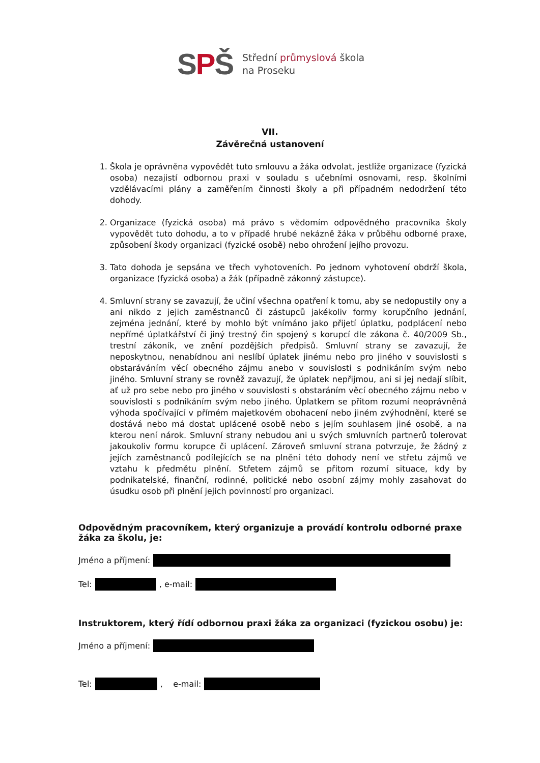SPŠ
Střední průmyslová škola
na Proseku
VII.
Závěrečná ustanovení
1. Škola je oprávněna vypovědět tuto smlouvu a žáka odvolat, jestliže organizace (fyzická osoba) nezajistí odbornou praxi v souladu s učebními osnovami, resp. školními vzdělávacími plány a zaměřením činnosti školy a při případném nedodržení této dohody.
2. Organizace (fyzická osoba) má právo s vědomím odpovědného pracovníka školy vypovědět tuto dohodu, a to v případě hrubé nekázně žáka v průběhu odborné praxe, způsobení škody organizaci (fyzické osobě) nebo ohrožení jejího provozu.
3. Tato dohoda je sepsána ve třech vyhotoveních. Po jednom vyhotovení obdrží škola, organizace (fyzická osoba) a žák (případně zákonný zástupce).
4. Smluvní strany se zavazují, že učiní všechna opatření k tomu, aby se nedopustily ony a ani nikdo z jejich zaměstnanců či zástupců jakékoliv formy korupčního jednání, zejména jednání, které by mohlo být vnímáno jako přijetí úplatku, podplácení nebo nepřímé úplatkářství či jiný trestný čin spojený s korupcí dle zákona č. 40/2009 Sb., trestní zákoník, ve znění pozdějších předpisů. Smluvní strany se zavazují, že neposkytnou, nenabídnou ani neslíbí úplatek jinému nebo pro jiného v souvislosti s obstaráváním věcí obecného zájmu anebo v souvislosti s podnikáním svým nebo jiného. Smluvní strany se rovněž zavazují, že úplatek nepřijmou, ani si jej nedají slíbit, ať už pro sebe nebo pro jiného v souvislosti s obstaráním věcí obecného zájmu nebo v souvislosti s podnikáním svým nebo jiného. Úplatkem se přitom rozumí neoprávněná výhoda spočívající v přímém majetkovém obohacení nebo jiném zvýhodnění, které se dostává nebo má dostat uplácené osobě nebo s jejím souhlasem jiné osobě, a na kterou není nárok. Smluvní strany nebudou ani u svých smluvních partnerů tolerovat jakoukoliv formu korupce či uplácení. Zároveň smluvní strana potvrzuje, že žádný z jejích zaměstnanců podílejících se na plnění této dohody není ve střetu zájmů ve vztahu k předmětu plnění. Střetem zájmů se přitom rozumí situace, kdy by podnikatelské, finanční, rodinné, politické nebo osobní zájmy mohly zasahovat do úsudku osob při plnění jejich povinností pro organizaci.
Odpovědným pracovníkem, který organizuje a provádí kontrolu odborné praxe žáka za školu, je:
Jméno a příjmení:
Tel: , e-mail:
Instruktorem, který řídí odbornou praxi žáka za organizaci (fyzickou osobu) je:
Jméno a příjmení:
Tel: , e-mail: